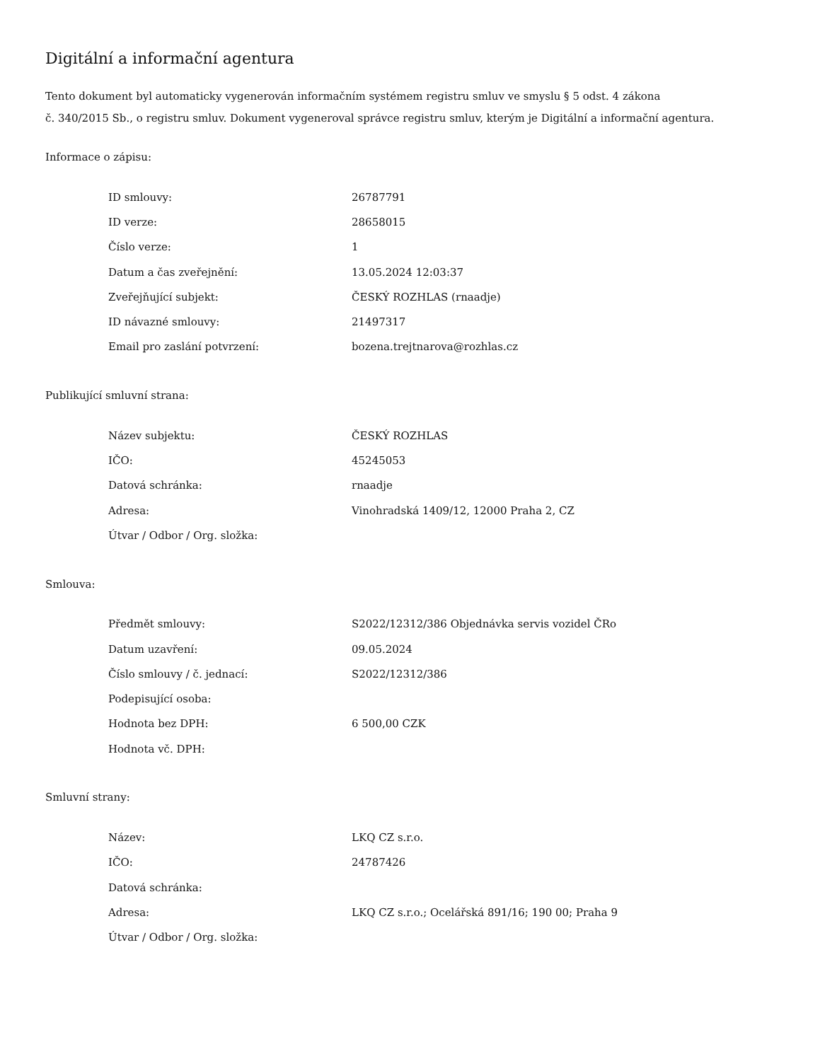Digitální a informační agentura
Tento dokument byl automaticky vygenerován informačním systémem registru smluv ve smyslu § 5 odst. 4 zákona
č. 340/2015 Sb., o registru smluv. Dokument vygeneroval správce registru smluv, kterým je Digitální a informační agentura.
Informace o zápisu:
| ID smlouvy: | 26787791 |
| ID verze: | 28658015 |
| Číslo verze: | 1 |
| Datum a čas zveřejnění: | 13.05.2024 12:03:37 |
| Zveřejňující subjekt: | ČESKÝ ROZHLAS (rnaadje) |
| ID návazné smlouvy: | 21497317 |
| Email pro zaslání potvrzení: | bozena.trejtnarova@rozhlas.cz |
Publikující smluvní strana:
| Název subjektu: | ČESKÝ ROZHLAS |
| IČO: | 45245053 |
| Datová schránka: | rnaadje |
| Adresa: | Vinohradská 1409/12, 12000 Praha 2, CZ |
| Útvar / Odbor / Org. složka: | |
Smlouva:
| Předmět smlouvy: | S2022/12312/386 Objednávka servis vozidel ČRo |
| Datum uzavření: | 09.05.2024 |
| Číslo smlouvy / č. jednací: | S2022/12312/386 |
| Podepisující osoba: | |
| Hodnota bez DPH: | 6 500,00 CZK |
| Hodnota vč. DPH: | |
Smluvní strany:
| Název: | LKQ CZ s.r.o. |
| IČO: | 24787426 |
| Datová schránka: | |
| Adresa: | LKQ CZ s.r.o.; Ocelářská 891/16; 190 00; Praha 9 |
| Útvar / Odbor / Org. složka: | |